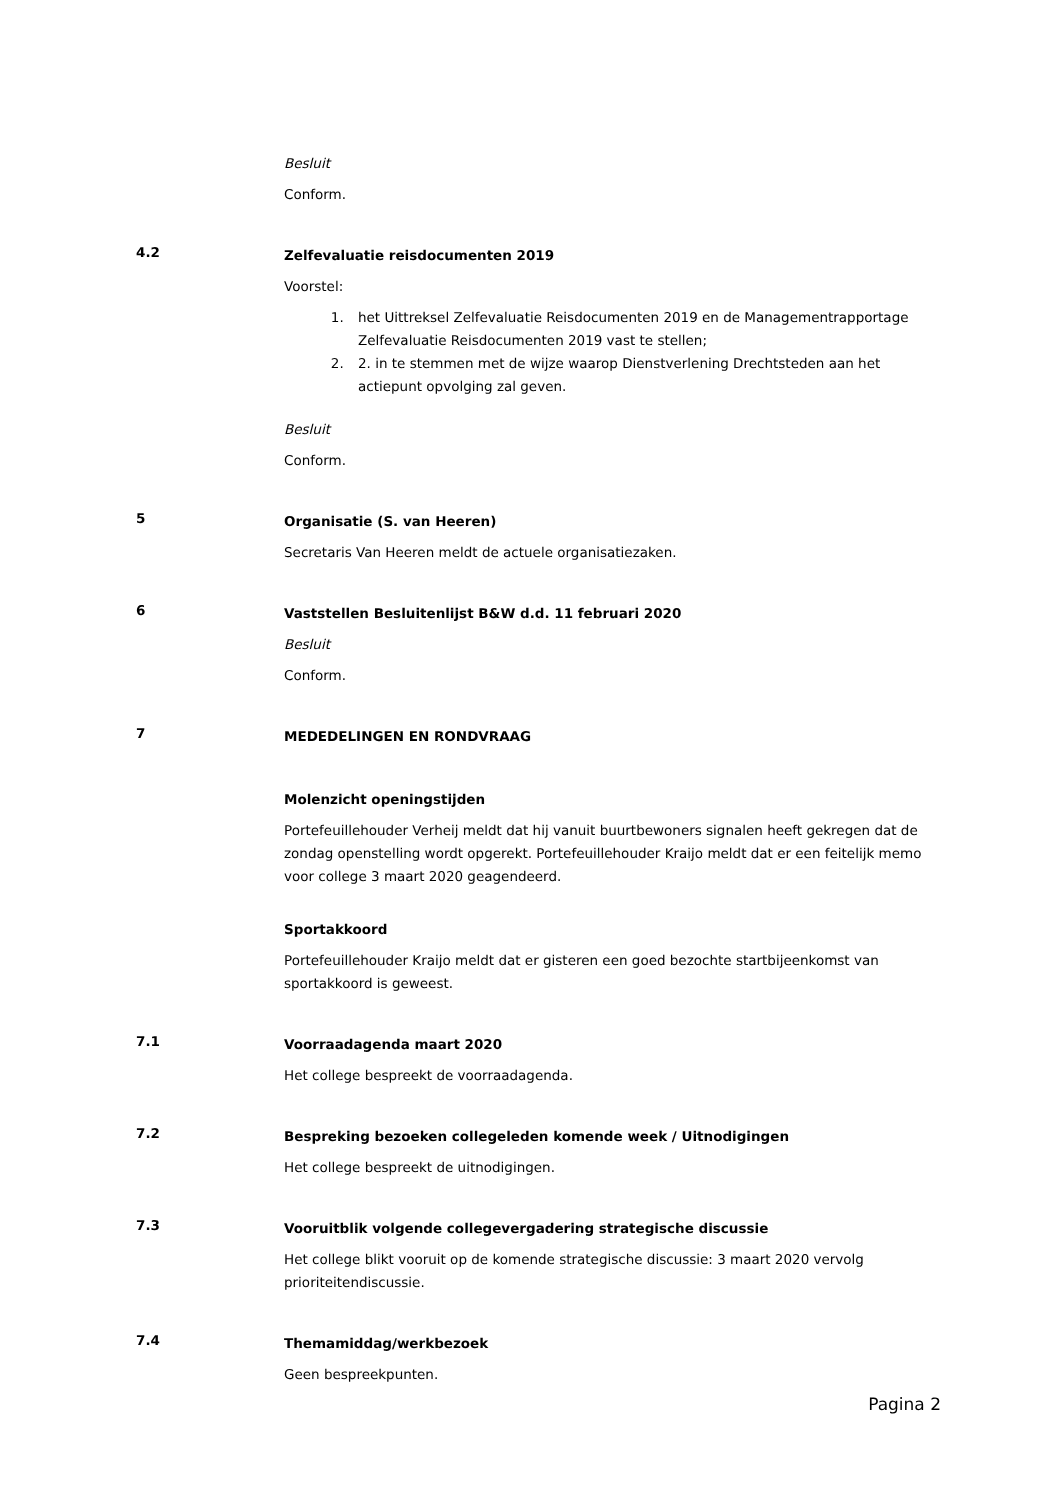Besluit
Conform.
4.2
Zelfevaluatie reisdocumenten 2019
Voorstel:
1. het Uittreksel Zelfevaluatie Reisdocumenten 2019 en de Managementrapportage Zelfevaluatie Reisdocumenten 2019 vast te stellen;
2. 2. in te stemmen met de wijze waarop Dienstverlening Drechtsteden aan het actiepunt opvolging zal geven.
Besluit
Conform.
5
Organisatie (S. van Heeren)
Secretaris Van Heeren meldt de actuele organisatiezaken.
6
Vaststellen Besluitenlijst B&W d.d. 11 februari 2020
Besluit
Conform.
7
MEDEDELINGEN EN RONDVRAAG
Molenzicht openingstijden
Portefeuillehouder Verheij meldt dat hij vanuit buurtbewoners signalen heeft gekregen dat de zondag openstelling wordt opgerekt. Portefeuillehouder Kraijo meldt dat er een feitelijk memo voor college 3 maart 2020 geagendeerd.
Sportakkoord
Portefeuillehouder Kraijo meldt dat er gisteren een goed bezochte startbijeenkomst van sportakkoord is geweest.
7.1
Voorraadagenda maart 2020
Het college bespreekt de voorraadagenda.
7.2
Bespreking bezoeken collegeleden komende week / Uitnodigingen
Het college bespreekt de uitnodigingen.
7.3
Vooruitblik volgende collegevergadering strategische discussie
Het college blikt vooruit op de komende strategische discussie: 3 maart 2020 vervolg prioriteitendiscussie.
7.4
Themamiddag/werkbezoek
Geen bespreekpunten.
Pagina 2